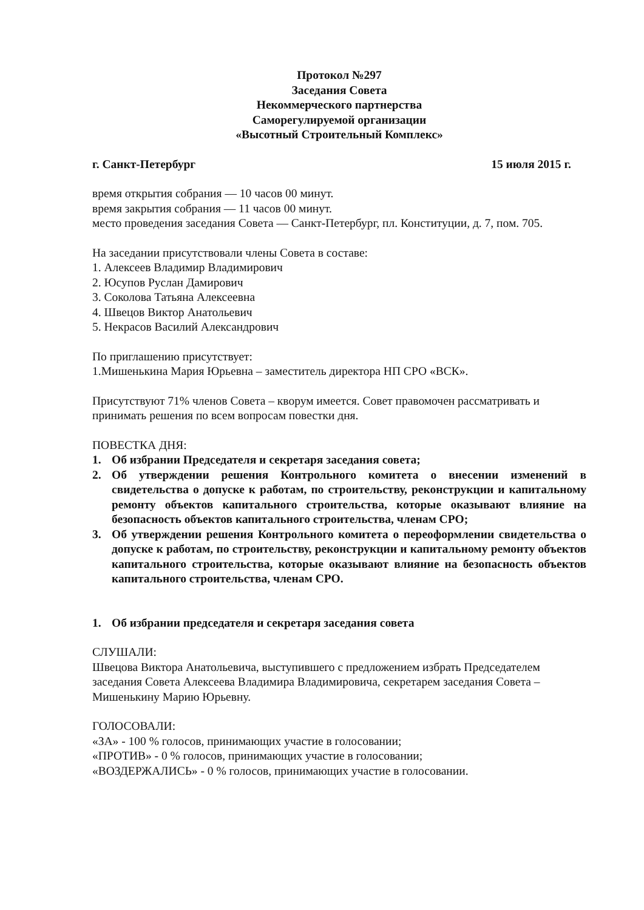Протокол №297
Заседания Совета
Некоммерческого партнерства
Саморегулируемой организации
«Высотный Строительный Комплекс»
г. Санкт-Петербург 15 июля 2015 г.
время открытия собрания — 10 часов 00 минут.
время закрытия собрания — 11 часов 00 минут.
место проведения заседания Совета — Санкт-Петербург, пл. Конституции, д. 7, пом. 705.
На заседании присутствовали члены Совета в составе:
1. Алексеев Владимир Владимирович
2. Юсупов Руслан Дамирович
3. Соколова Татьяна Алексеевна
4. Швецов Виктор Анатольевич
5. Некрасов Василий Александрович
По приглашению присутствует:
1.Мишенькина Мария Юрьевна – заместитель директора НП СРО «ВСК».
Присутствуют 71% членов Совета – кворум имеется. Совет правомочен рассматривать и принимать решения по всем вопросам повестки дня.
ПОВЕСТКА ДНЯ:
1. Об избрании Председателя и секретаря заседания совета;
2. Об утверждении решения Контрольного комитета о внесении изменений в свидетельства о допуске к работам, по строительству, реконструкции и капитальному ремонту объектов капитального строительства, которые оказывают влияние на безопасность объектов капитального строительства, членам СРО;
3. Об утверждении решения Контрольного комитета о переоформлении свидетельства о допуске к работам, по строительству, реконструкции и капитальному ремонту объектов капитального строительства, которые оказывают влияние на безопасность объектов капитального строительства, членам СРО.
1. Об избрании председателя и секретаря заседания совета
СЛУШАЛИ:
Швецова Виктора Анатольевича, выступившего с предложением избрать Председателем заседания Совета Алексеева Владимира Владимировича, секретарем заседания Совета – Мишенькину Марию Юрьевну.
ГОЛОСОВАЛИ:
«ЗА» - 100 % голосов, принимающих участие в голосовании;
«ПРОТИВ» - 0 % голосов, принимающих участие в голосовании;
«ВОЗДЕРЖАЛИСЬ» - 0 % голосов, принимающих участие в голосовании.